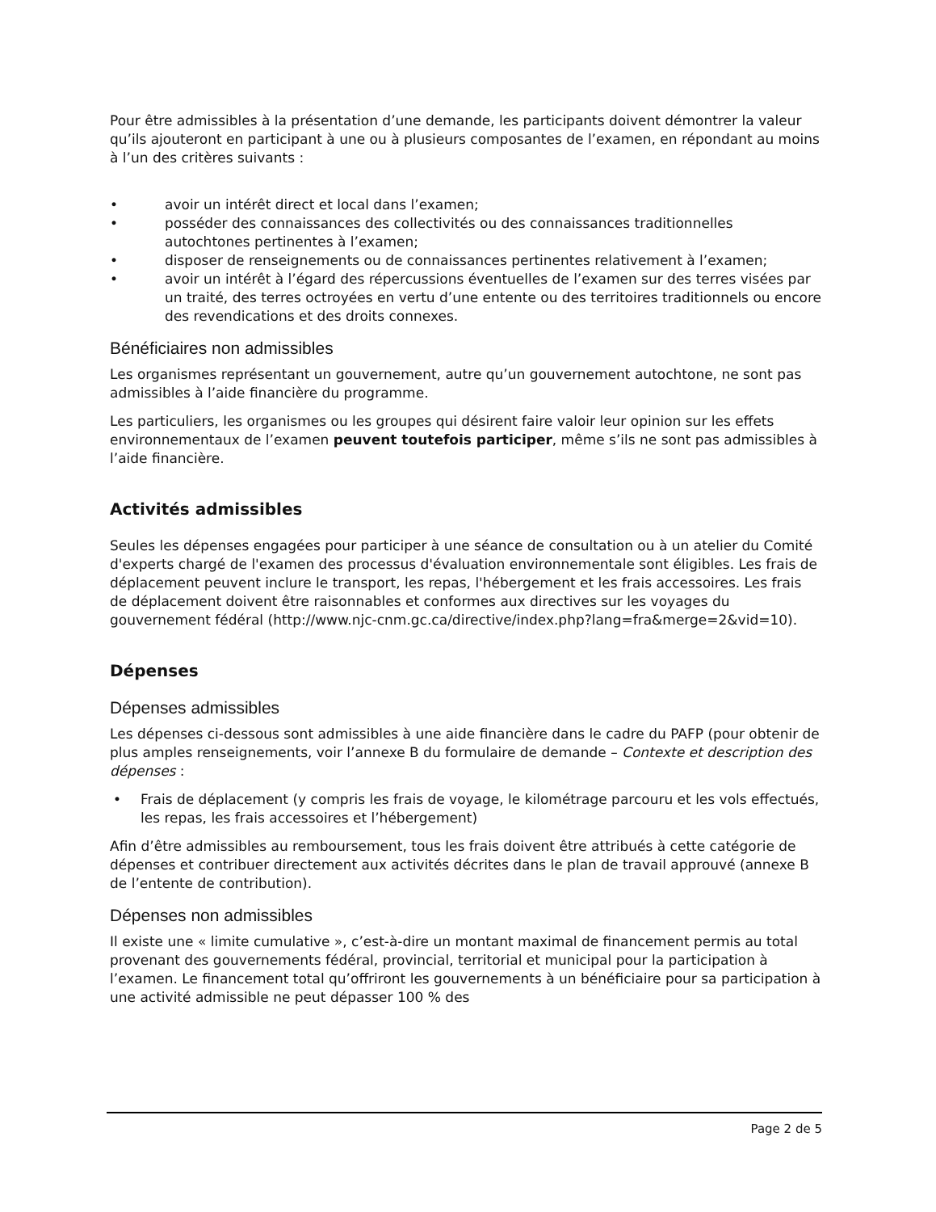Pour être admissibles à la présentation d’une demande, les participants doivent démontrer la valeur qu’ils ajouteront en participant à une ou à plusieurs composantes de l’examen, en répondant au moins à l’un des critères suivants :
• avoir un intérêt direct et local dans l’examen;
• posséder des connaissances des collectivités ou des connaissances traditionnelles autochtones pertinentes à l’examen;
• disposer de renseignements ou de connaissances pertinentes relativement à l’examen;
• avoir un intérêt à l’égard des répercussions éventuelles de l’examen sur des terres visées par un traité, des terres octroyées en vertu d’une entente ou des territoires traditionnels ou encore des revendications et des droits connexes.
Bénéficiaires non admissibles
Les organismes représentant un gouvernement, autre qu’un gouvernement autochtone, ne sont pas admissibles à l’aide financière du programme.
Les particuliers, les organismes ou les groupes qui désirent faire valoir leur opinion sur les effets environnementaux de l’examen peuvent toutefois participer, même s’ils ne sont pas admissibles à l’aide financière.
Activités admissibles
Seules les dépenses engagées pour participer à une séance de consultation ou à un atelier du Comité d'experts chargé de l'examen des processus d'évaluation environnementale sont éligibles. Les frais de déplacement peuvent inclure le transport, les repas, l'hébergement et les frais accessoires. Les frais de déplacement doivent être raisonnables et conformes aux directives sur les voyages du gouvernement fédéral (http://www.njc-cnm.gc.ca/directive/index.php?lang=fra&merge=2&vid=10).
Dépenses
Dépenses admissibles
Les dépenses ci-dessous sont admissibles à une aide financière dans le cadre du PAFP (pour obtenir de plus amples renseignements, voir l’annexe B du formulaire de demande – Contexte et description des dépenses :
• Frais de déplacement (y compris les frais de voyage, le kilométrage parcouru et les vols effectués, les repas, les frais accessoires et l’hébergement)
Afin d’être admissibles au remboursement, tous les frais doivent être attribués à cette catégorie de dépenses et contribuer directement aux activités décrites dans le plan de travail approuvé (annexe B de l’entente de contribution).
Dépenses non admissibles
Il existe une « limite cumulative », c’est-à-dire un montant maximal de financement permis au total provenant des gouvernements fédéral, provincial, territorial et municipal pour la participation à l’examen. Le financement total qu’offriront les gouvernements à un bénéficiaire pour sa participation à une activité admissible ne peut dépasser 100 % des
Page 2 de 5